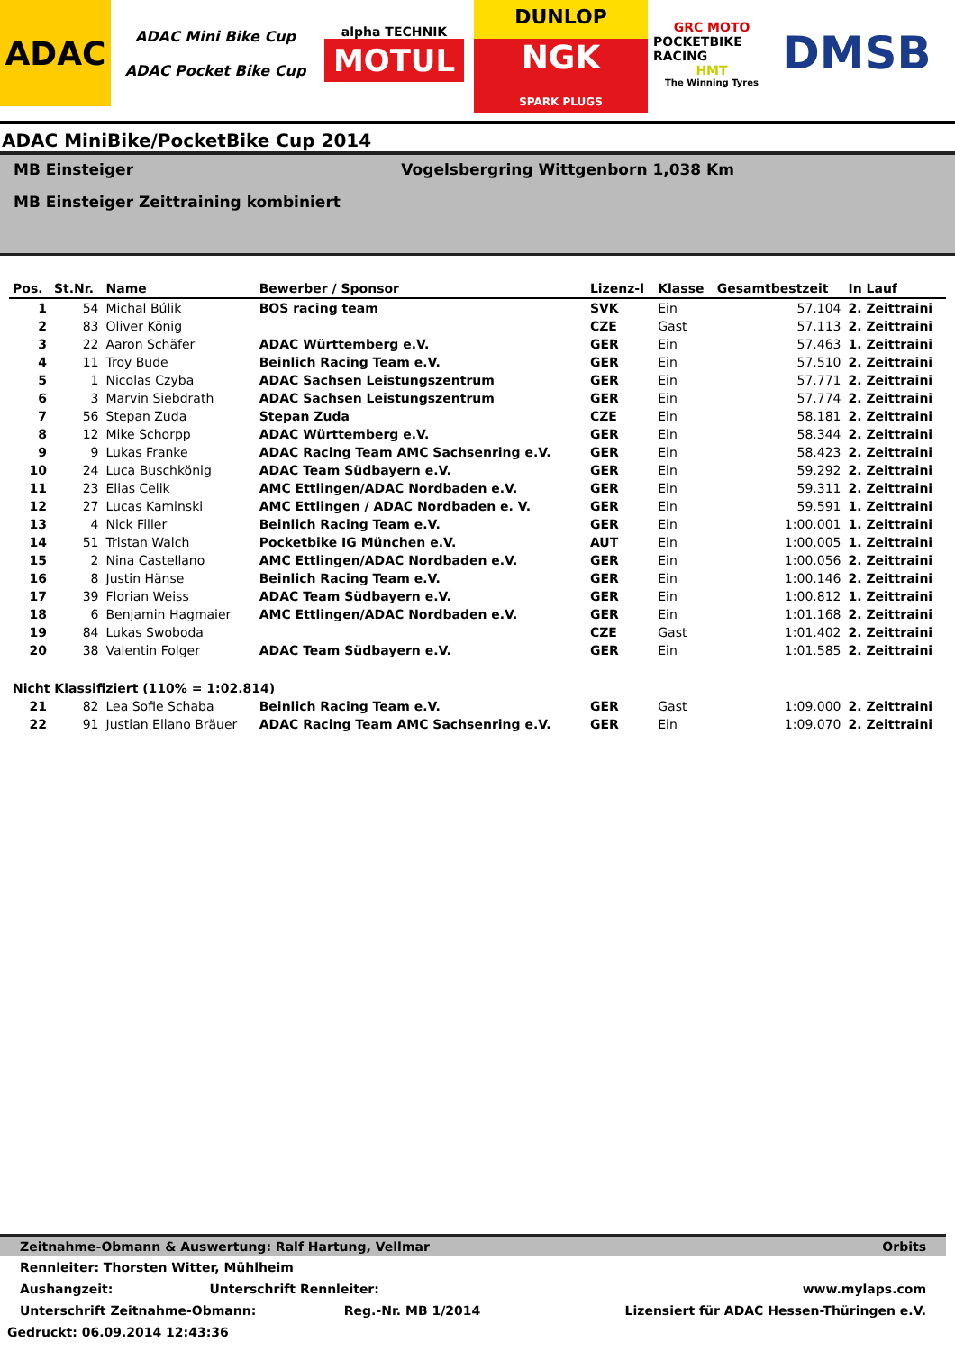ADAC
ADAC Mini Bike Cup
ADAC Pocket Bike Cup
alpha TECHNIK
MOTUL
DUNLOP
NGK
SPARK PLUGS
GRC MOTO
POCKETBIKE RACING
HMT
The Winning Tyres
DMSB
ADAC MiniBike/PocketBike Cup 2014
MB Einsteiger Vogelsbergring Wittgenborn 1,038 Km
MB Einsteiger Zeittraining kombiniert
| Pos. | St.Nr. | Name | Bewerber / Sponsor | Lizenz-l | Klasse | Gesamtbestzeit | In Lauf |
| --- | --- | --- | --- | --- | --- | --- | --- |
| 1 | 54 | Michal Búlik | BOS racing team | SVK | Ein | 57.104 | 2. Zeittraini |
| 2 | 83 | Oliver König | | CZE | Gast | 57.113 | 2. Zeittraini |
| 3 | 22 | Aaron Schäfer | ADAC Württemberg e.V. | GER | Ein | 57.463 | 1. Zeittraini |
| 4 | 11 | Troy Bude | Beinlich Racing Team e.V. | GER | Ein | 57.510 | 2. Zeittraini |
| 5 | 1 | Nicolas Czyba | ADAC Sachsen Leistungszentrum | GER | Ein | 57.771 | 2. Zeittraini |
| 6 | 3 | Marvin Siebdrath | ADAC Sachsen Leistungszentrum | GER | Ein | 57.774 | 2. Zeittraini |
| 7 | 56 | Stepan Zuda | Stepan Zuda | CZE | Ein | 58.181 | 2. Zeittraini |
| 8 | 12 | Mike Schorpp | ADAC Württemberg e.V. | GER | Ein | 58.344 | 2. Zeittraini |
| 9 | 9 | Lukas Franke | ADAC Racing Team AMC Sachsenring e.V. | GER | Ein | 58.423 | 2. Zeittraini |
| 10 | 24 | Luca Buschkönig | ADAC Team Südbayern e.V. | GER | Ein | 59.292 | 2. Zeittraini |
| 11 | 23 | Elias Celik | AMC Ettlingen/ADAC Nordbaden e.V. | GER | Ein | 59.311 | 2. Zeittraini |
| 12 | 27 | Lucas Kaminski | AMC Ettlingen / ADAC Nordbaden e. V. | GER | Ein | 59.591 | 1. Zeittraini |
| 13 | 4 | Nick Filler | Beinlich Racing Team e.V. | GER | Ein | 1:00.001 | 1. Zeittraini |
| 14 | 51 | Tristan Walch | Pocketbike IG München e.V. | AUT | Ein | 1:00.005 | 1. Zeittraini |
| 15 | 2 | Nina Castellano | AMC Ettlingen/ADAC Nordbaden e.V. | GER | Ein | 1:00.056 | 2. Zeittraini |
| 16 | 8 | Justin Hänse | Beinlich Racing Team e.V. | GER | Ein | 1:00.146 | 2. Zeittraini |
| 17 | 39 | Florian Weiss | ADAC Team Südbayern e.V. | GER | Ein | 1:00.812 | 1. Zeittraini |
| 18 | 6 | Benjamin Hagmaier | AMC Ettlingen/ADAC Nordbaden e.V. | GER | Ein | 1:01.168 | 2. Zeittraini |
| 19 | 84 | Lukas Swoboda | | CZE | Gast | 1:01.402 | 2. Zeittraini |
| 20 | 38 | Valentin Folger | ADAC Team Südbayern e.V. | GER | Ein | 1:01.585 | 2. Zeittraini |
| Nicht Klassifiziert (110% = 1:02.814) | | | | | | | |
| 21 | 82 | Lea Sofie Schaba | Beinlich Racing Team e.V. | GER | Gast | 1:09.000 | 2. Zeittraini |
| 22 | 91 | Justian Eliano Bräuer | ADAC Racing Team AMC Sachsenring e.V. | GER | Ein | 1:09.070 | 2. Zeittraini |
Zeitnahme-Obmann & Auswertung: Ralf Hartung, Vellmar Orbits
Rennleiter: Thorsten Witter, Mühlheim
Aushangzeit: Unterschrift Rennleiter: www.mylaps.com
Unterschrift Zeitnahme-Obmann: Reg.-Nr. MB 1/2014 Lizensiert für ADAC Hessen-Thüringen e.V.
Gedruckt: 06.09.2014 12:43:36